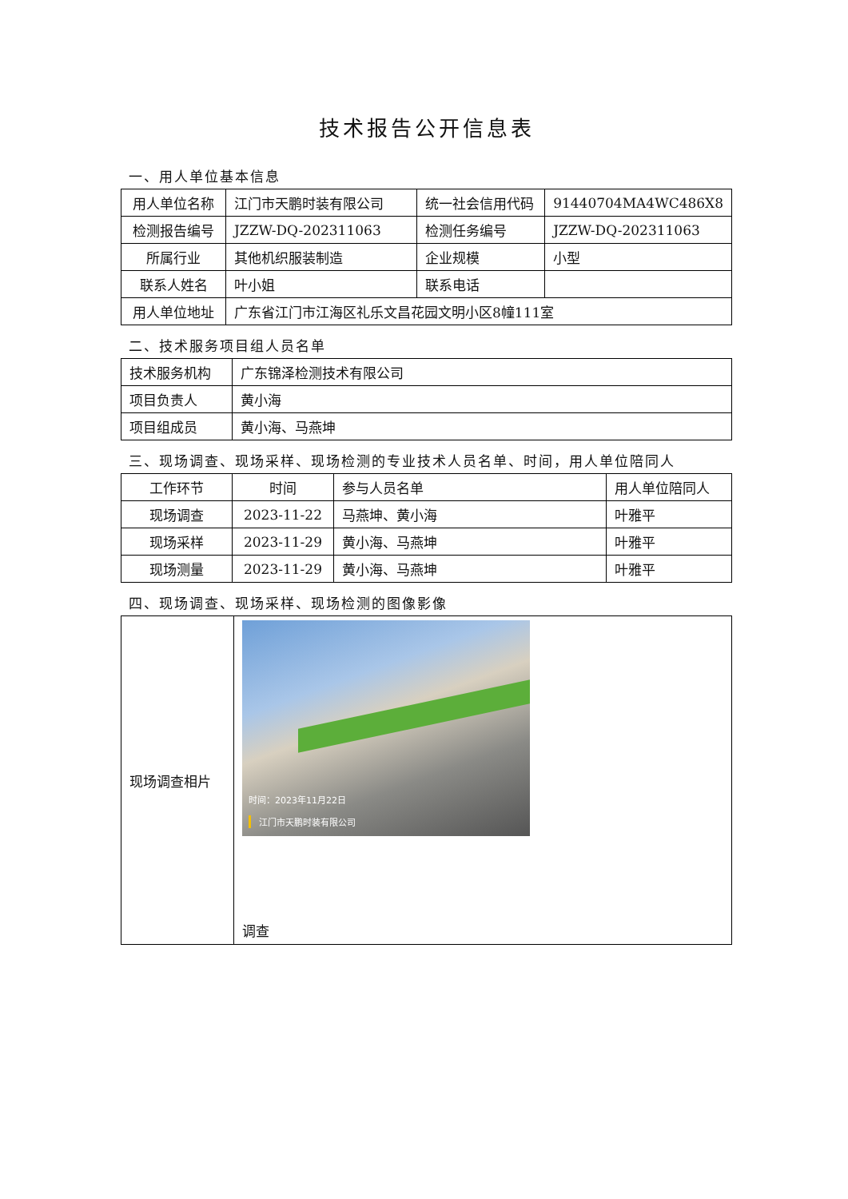技术报告公开信息表
一、用人单位基本信息
| 用人单位名称 | 江门市天鹏时装有限公司 | 统一社会信用代码 | 91440704MA4WC486X8 |
| 检测报告编号 | JZZW-DQ-202311063 | 检测任务编号 | JZZW-DQ-202311063 |
| 所属行业 | 其他机织服装制造 | 企业规模 | 小型 |
| 联系人姓名 | 叶小姐 | 联系电话 | |
| 用人单位地址 | 广东省江门市江海区礼乐文昌花园文明小区8幢111室 | | |
二、技术服务项目组人员名单
| 技术服务机构 | 广东锦泽检测技术有限公司 |
| 项目负责人 | 黄小海 |
| 项目组成员 | 黄小海、马燕坤 |
三、现场调查、现场采样、现场检测的专业技术人员名单、时间，用人单位陪同人
| 工作环节 | 时间 | 参与人员名单 | 用人单位陪同人 |
| 现场调查 | 2023-11-22 | 马燕坤、黄小海 | 叶雅平 |
| 现场采样 | 2023-11-29 | 黄小海、马燕坤 | 叶雅平 |
| 现场测量 | 2023-11-29 | 黄小海、马燕坤 | 叶雅平 |
四、现场调查、现场采样、现场检测的图像影像
| 现场调查相片 | 时间：2023年11月22日 江门市天鹏时装有限公司 调查 |